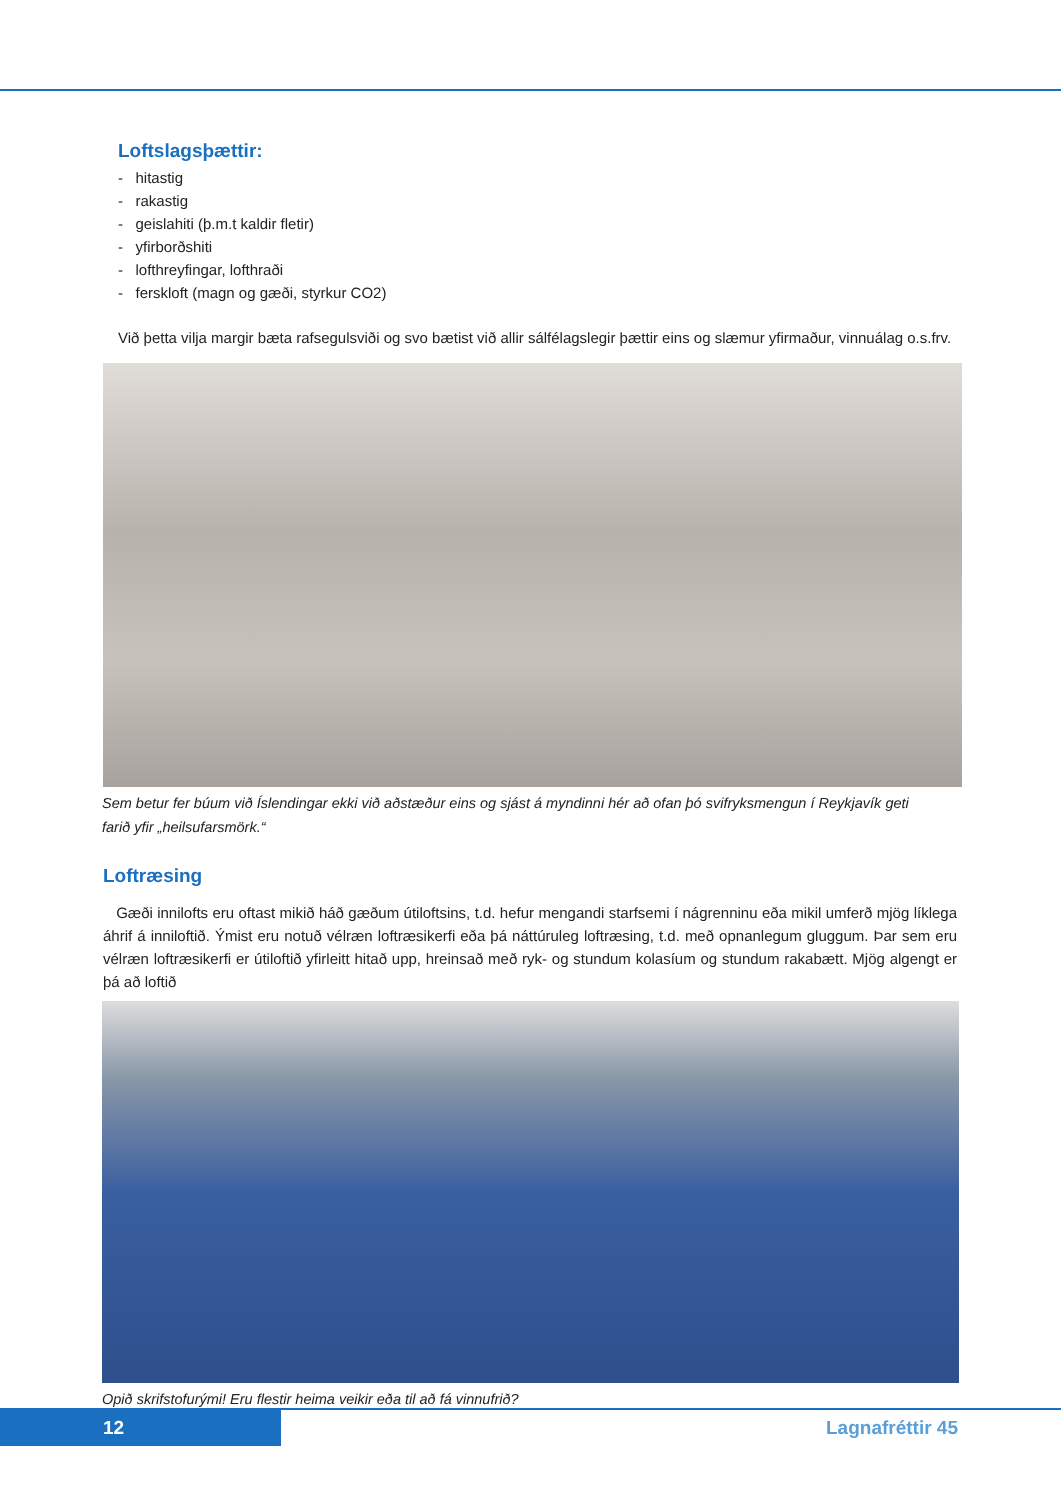Loftslagsþættir:
- hitastig
- rakastig
- geislahiti (þ.m.t kaldir fletir)
- yfirborðshiti
- lofthreyfingar, lofthraði
- ferskloft (magn og gæði, styrkur CO2)
Við þetta vilja margir bæta rafsegulsviði og svo bætist við allir sálfélagslegir þættir eins og slæmur yfirmaður, vinnuálag o.s.frv.
Sem betur fer búum við Íslendingar ekki við aðstæður eins og sjást á myndinni hér að ofan þó svifryksmengun í Reykjavík geti farið yfir „heilsufarsmörk.“
Loftræsing
Gæði innilofts eru oftast mikið háð gæðum útiloftsins, t.d. hefur mengandi starfsemi í nágrenninu eða mikil umferð mjög líklega áhrif á inniloftið. Ýmist eru notuð vélræn loftræsikerfi eða þá náttúruleg loftræsing, t.d. með opnanlegum gluggum. Þar sem eru vélræn loftræsikerfi er útiloftið yfirleitt hitað upp, hreinsað með ryk- og stundum kolasíum og stundum rakabætt. Mjög algengt er þá að loftið
Opið skrifstofurými! Eru flestir heima veikir eða til að fá vinnufrið?
12
Lagnafréttir 45